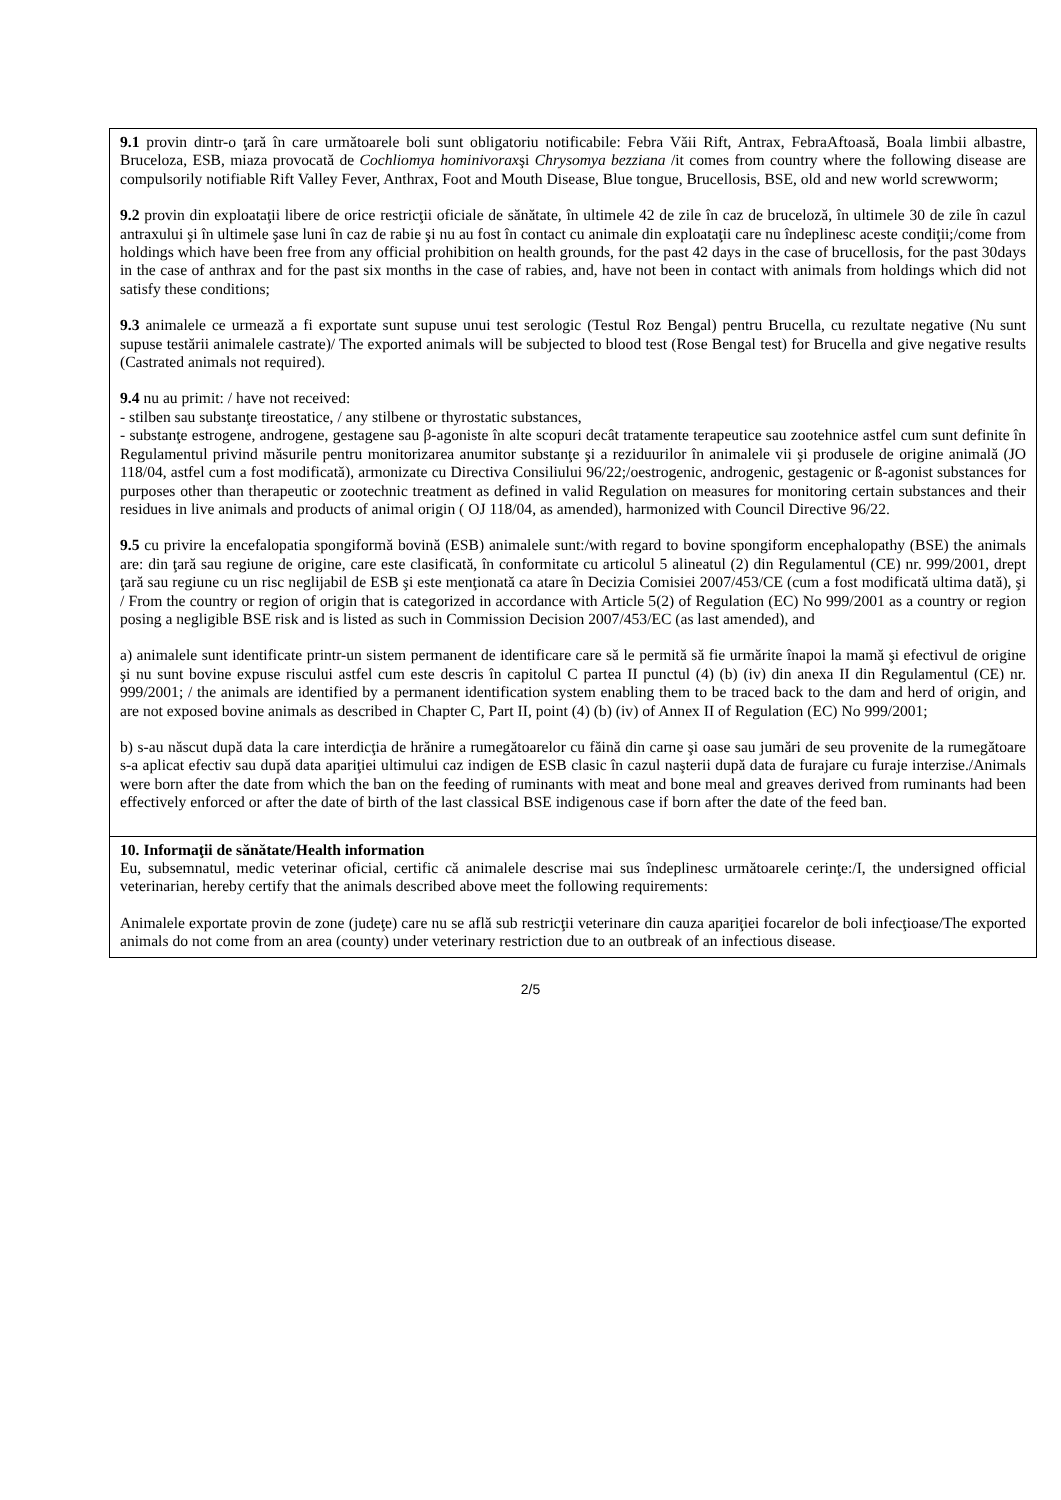| 9.1 provin dintr-o ţară în care următoarele boli sunt obligatoriu notificabile: Febra Văii Rift, Antrax, FebraAftoasă, Boala limbii albastre, Bruceloza, ESB, miaza provocată de Cochliomya hominivorax şi Chrysomya bezziana /it comes from country where the following disease are compulsorily notifiable Rift Valley Fever, Anthrax, Foot and Mouth Disease, Blue tongue, Brucellosis, BSE, old and new world screwworm; 9.2 provin din exploataţii libere de orice restricţii oficiale de sănătate, în ultimele 42 de zile în caz de bruceloză, în ultimele 30 de zile în cazul antraxului şi în ultimele şase luni în caz de rabie şi nu au fost în contact cu animale din exploataţii care nu îndeplinesc aceste condiţii;/come from holdings which have been free from any official prohibition on health grounds, for the past 42 days in the case of brucellosis, for the past 30days in the case of anthrax and for the past six months in the case of rabies, and, have not been in contact with animals from holdings which did not satisfy these conditions; 9.3 animalele ce urmează a fi exportate sunt supuse unui test serologic (Testul Roz Bengal) pentru Brucella, cu rezultate negative (Nu sunt supuse testării animalele castrate)/ The exported animals will be subjected to blood test (Rose Bengal test) for Brucella and give negative results (Castrated animals not required). 9.4 nu au primit: / have not received: - stilben sau substanţe tireostatice, / any stilbene or thyrostatic substances, - substanţe estrogene, androgene, gestagene sau β-agoniste în alte scopuri decât tratamente terapeutice sau zootehnice astfel cum sunt definite în Regulamentul privind măsurile pentru monitorizarea anumitor substanţe şi a reziduurilor în animalele vii şi produsele de origine animală (JO 118/04, astfel cum a fost modificată), armonizate cu Directiva Consiliului 96/22;/oestrogenic, androgenic, gestagenic or ß-agonist substances for purposes other than therapeutic or zootechnic treatment as defined in valid Regulation on measures for monitoring certain substances and their residues in live animals and products of animal origin ( OJ 118/04, as amended), harmonized with Council Directive 96/22. 9.5 cu privire la encefalopatia spongiformă bovină (ESB) animalele sunt:/with regard to bovine spongiform encephalopathy (BSE) the animals are: din ţară sau regiune de origine, care este clasificată, în conformitate cu articolul 5 alineatul (2) din Regulamentul (CE) nr. 999/2001, drept ţară sau regiune cu un risc neglijabil de ESB şi este menţionată ca atare în Decizia Comisiei 2007/453/CE (cum a fost modificată ultima dată), şi / From the country or region of origin that is categorized in accordance with Article 5(2) of Regulation (EC) No 999/2001 as a country or region posing a negligible BSE risk and is listed as such in Commission Decision 2007/453/EC (as last amended), and a) animalele sunt identificate printr-un sistem permanent de identificare care să le permită să fie urmărite înapoi la mamă şi efectivul de origine şi nu sunt bovine expuse riscului astfel cum este descris în capitolul C partea II punctul (4) (b) (iv) din anexa II din Regulamentul (CE) nr. 999/2001; / the animals are identified by a permanent identification system enabling them to be traced back to the dam and herd of origin, and are not exposed bovine animals as described in Chapter C, Part II, point (4) (b) (iv) of Annex II of Regulation (EC) No 999/2001; b) s-au născut după data la care interdicţia de hrănire a rumegătoarelor cu făină din carne şi oase sau jumări de seu provenite de la rumegătoare s-a aplicat efectiv sau după data apariţiei ultimului caz indigen de ESB clasic în cazul naşterii după data de furajare cu furaje interzise./Animals were born after the date from which the ban on the feeding of ruminants with meat and bone meal and greaves derived from ruminants had been effectively enforced or after the date of birth of the last classical BSE indigenous case if born after the date of the feed ban. |
| 10. Informaţii de sănătate/Health information Eu, subsemnatul, medic veterinar oficial, certific că animalele descrise mai sus îndeplinesc următoarele cerinţe:/I, the undersigned official veterinarian, hereby certify that the animals described above meet the following requirements: Animalele exportate provin de zone (judeţe) care nu se află sub restricţii veterinare din cauza apariţiei focarelor de boli infecţioase/The exported animals do not come from an area (county) under veterinary restriction due to an outbreak of an infectious disease. |
2/5